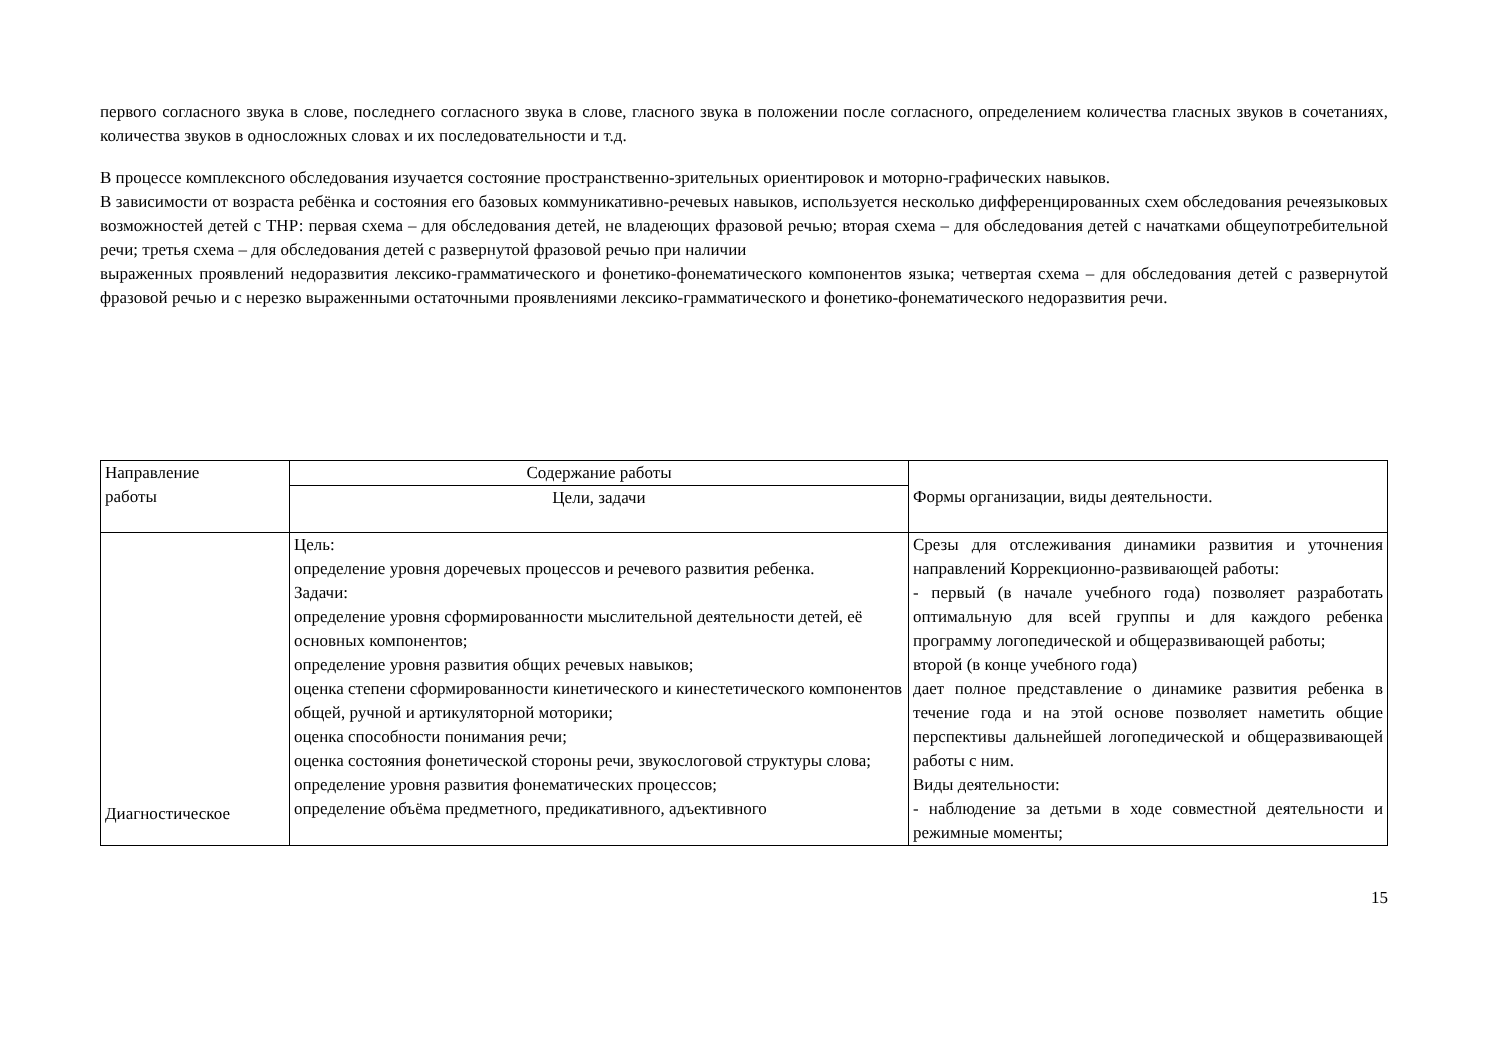первого согласного звука в слове, последнего согласного звука в слове, гласного звука в положении после согласного, определением количества гласных звуков в сочетаниях, количества звуков в односложных словах и их последовательности и т.д.
В процессе комплексного обследования изучается состояние пространственно-зрительных ориентировок и моторно-графических навыков.
В зависимости от возраста ребёнка и состояния его базовых коммуникативно-речевых навыков, используется несколько дифференцированных схем обследования речеязыковых возможностей детей с ТНР: первая схема – для обследования детей, не владеющих фразовой речью; вторая схема – для обследования детей с начатками общеупотребительной речи; третья схема – для обследования детей с развернутой фразовой речью при наличии
выраженных проявлений недоразвития лексико-грамматического и фонетико-фонематического компонентов языка; четвертая схема – для обследования детей с развернутой фразовой речью и с нерезко выраженными остаточными проявлениями лексико-грамматического и фонетико-фонематического недоразвития речи.
| Направление работы | Содержание работы | Формы организации, виды деятельности. |
| --- | --- | --- |
| | Цели, задачи | |
| Диагностическое | Цель: определение уровня доречевых процессов и речевого развития ребенка. Задачи: определение уровня сформированности мыслительной деятельности детей, её основных компонентов; определение уровня развития общих речевых навыков; оценка степени сформированности кинетического и кинестетического компонентов общей, ручной и артикуляторной моторики; оценка способности понимания речи; оценка состояния фонетической стороны речи, звукослоговой структуры слова; определение уровня развития фонематических процессов; определение объёма предметного, предикативного, адъективного | Срезы для отслеживания динамики развития и уточнения направлений Коррекционно-развивающей работы: - первый (в начале учебного года) позволяет разработать оптимальную для всей группы и для каждого ребенка программу логопедической и общеразвивающей работы; второй (в конце учебного года) дает полное представление о динамике развития ребенка в течение года и на этой основе позволяет наметить общие перспективы дальнейшей логопедической и общеразвивающей работы с ним. Виды деятельности: - наблюдение за детьми в ходе совместной деятельности и режимные моменты; |
15